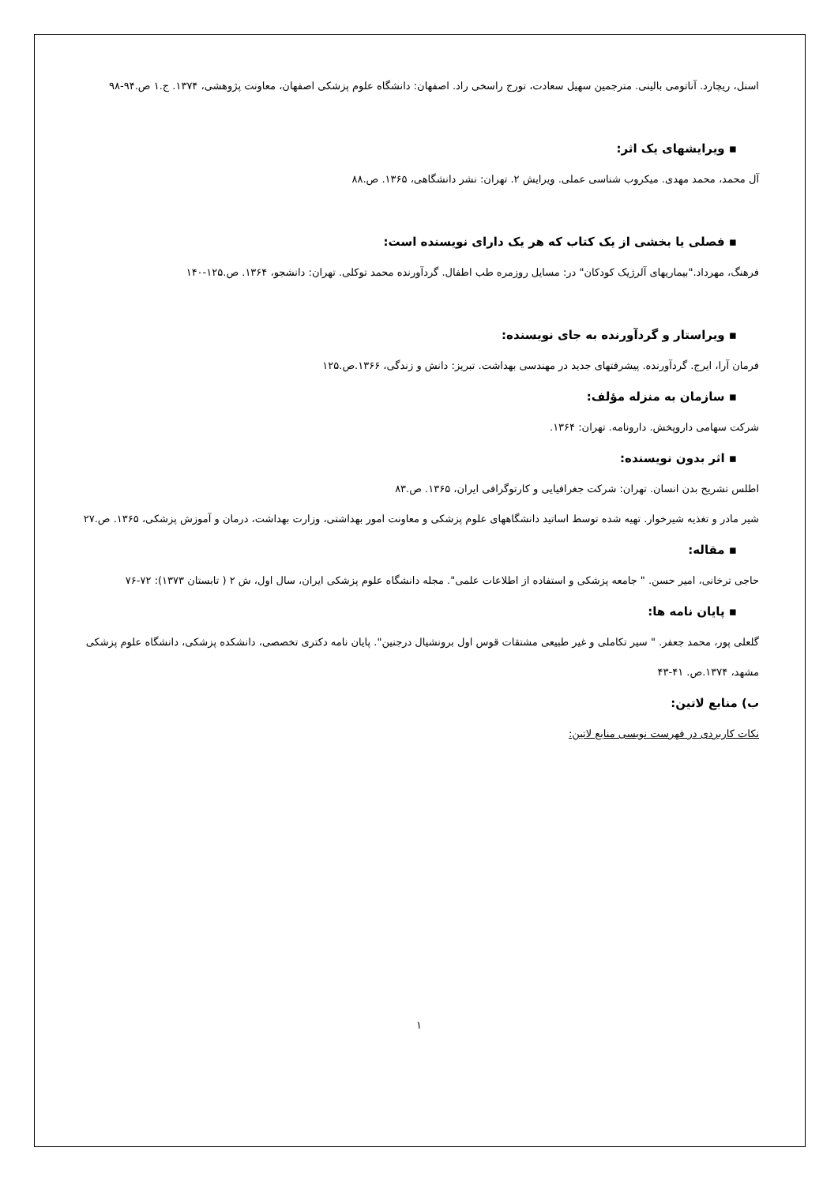اسنل، ریچارد. آناتومی بالینی. مترجمین سهیل سعادت، تورج راسخی راد. اصفهان: دانشگاه علوم پزشکی اصفهان، معاونت پژوهشی، ۱۳۷۴. ج.۱ ص.۹۴-۹۸
▪ ویرایشهای یک اثر:
آل محمد، محمد مهدی. میکروب شناسی عملی. ویرایش ۲. تهران: نشر دانشگاهی، ۱۳۶۵. ص.۸۸
▪ فصلی یا بخشی از یک کتاب که هر یک دارای نویسنده است:
فرهنگ، مهرداد."بیماریهای آلرژیک کودکان" در: مسایل روزمره طب اطفال. گردآورنده محمد توکلی. تهران: دانشجو، ۱۳۶۴. ص.۱۲۵-۱۴۰
▪ ویراستار و گردآورنده به جای نویسنده:
فرمان آرا، ایرج. گردآورنده. پیشرفتهای جدید در مهندسی بهداشت. تبریز: دانش و زندگی، ۱۳۶۶.ص.۱۲۵
▪ سازمان به منزله مؤلف:
شرکت سهامی داروپخش. دارونامه. تهران: ۱۳۶۴.
▪ اثر بدون نویسنده:
اطلس تشریح بدن انسان. تهران: شرکت جغرافیایی و کارتوگرافی ایران، ۱۳۶۵. ص.۸۳
شیر مادر و تغذیه شیرخوار. تهیه شده توسط اساتید دانشگاههای علوم پزشکی و معاونت امور بهداشتی، وزارت بهداشت، درمان و آموزش پزشکی، ۱۳۶۵. ص.۲۷
▪ مقاله:
حاجی ترخانی، امیر حسن. " جامعه پزشکی و استفاده از اطلاعات علمی". مجله دانشگاه علوم پزشکی ایران، سال اول، ش ۲ ( تابستان ۱۳۷۳): ۷۲-۷۶
▪ پایان نامه ها:
گلعلی پور، محمد جعفر. " سیر تکاملی و غیر طبیعی مشتقات قوس اول برونشیال درجنین". پایان نامه دکتری تخصصی، دانشکده پزشکی، دانشگاه علوم پزشکی مشهد، ۱۳۷۴.ص. ۴۱-۴۳
ب) منابع لاتین:
نکات کاربردی در فهرست نویسی منابع لاتین:
۱